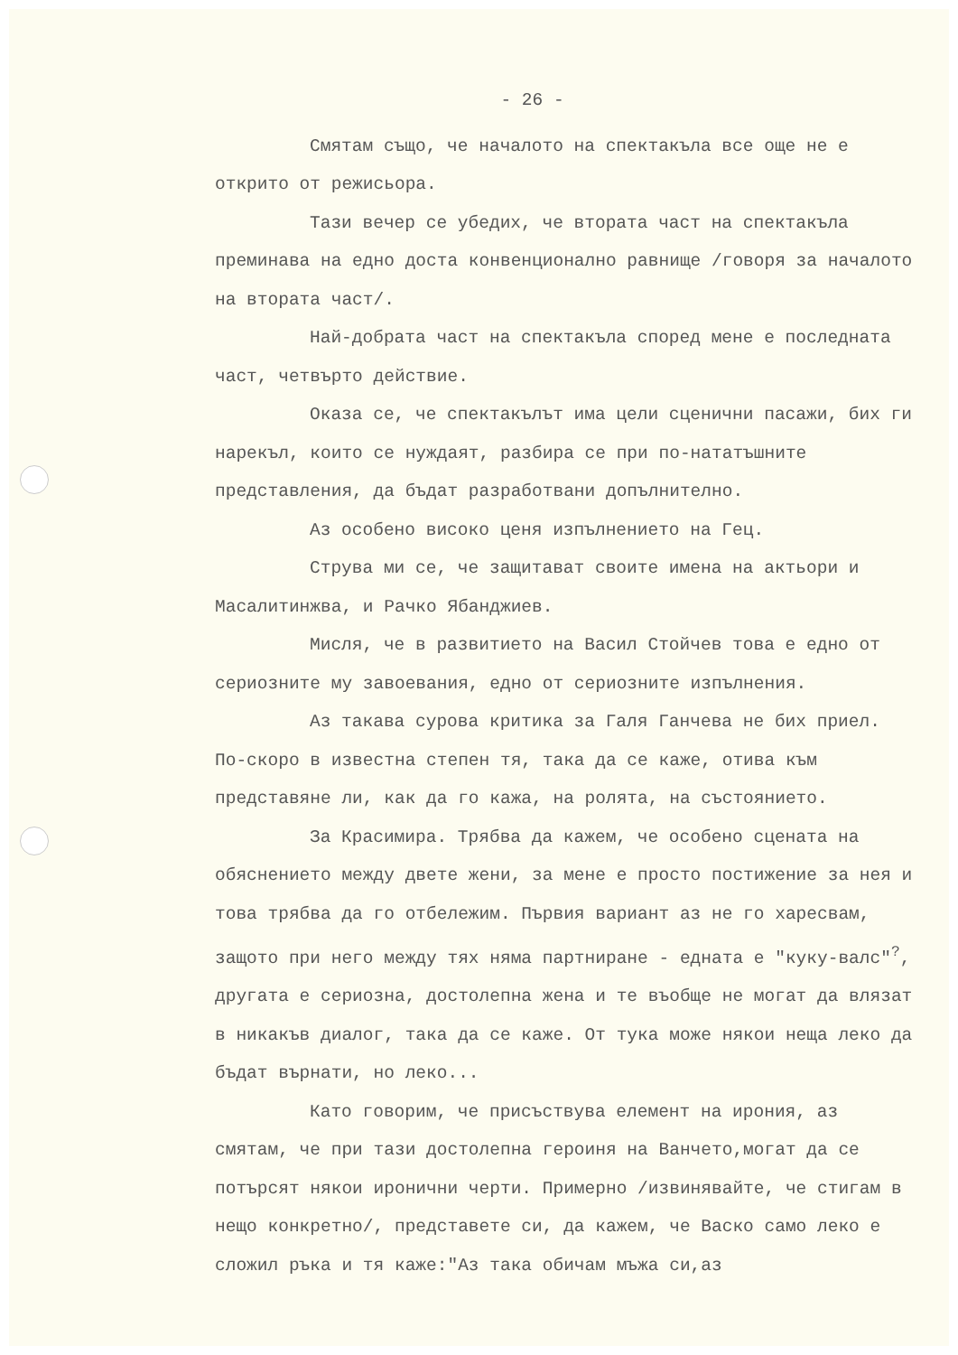- 26 -
Смятам също, че началото на спектакъла все още не е открито от режисьора.
Тази вечер се убедих, че втората част на спектакъла преминава на едно доста конвенционално равнище /говоря за началото на втората част/.
Най-добрата част на спектакъла според мене е последната част, четвърто действие.
Оказа се, че спектакълът има цели сценични пасажи, бих ги нарекъл, които се нуждаят, разбира се при по-нататъшните представления, да бъдат разработвани допълнително.
Аз особено високо ценя изпълнението на Гец.
Струва ми се, че защитават своите имена на актьори и Масалитинжва, и Рачко Ябанджиев.
Мисля, че в развитието на Васил Стойчев това е едно от сериозните му завоевания, едно от сериозните изпълнения.
Аз такава сурова критика за Галя Ганчева не бих приел. По-скоро в известна степен тя, така да се каже, отива към представяне ли, как да го кажа, на ролята, на състоянието.
За Красимира. Трябва да кажем, че особено сцената на обяснението между двете жени, за мене е просто постижение за нея и това трябва да го отбележим. Първия вариант аз не го харесвам, защото при него между тях няма партниране - едната е "куку-валс"<sup>?</sup>, другата е сериозна, достолепна жена и те въобще не могат да влязат в никакъв диалог, така да се каже. От тука може някои неща леко да бъдат върнати, но леко...
Като говорим, че присъствува елемент на ирония, аз смятам, че при тази достолепна героиня на Ванчето,могат да се потърсят някои иронични черти. Примерно /извинявайте, че стигам в нещо конкретно/, представете си, да кажем, че Васко само леко е сложил ръка и тя каже:"Аз така обичам мъжа си,аз